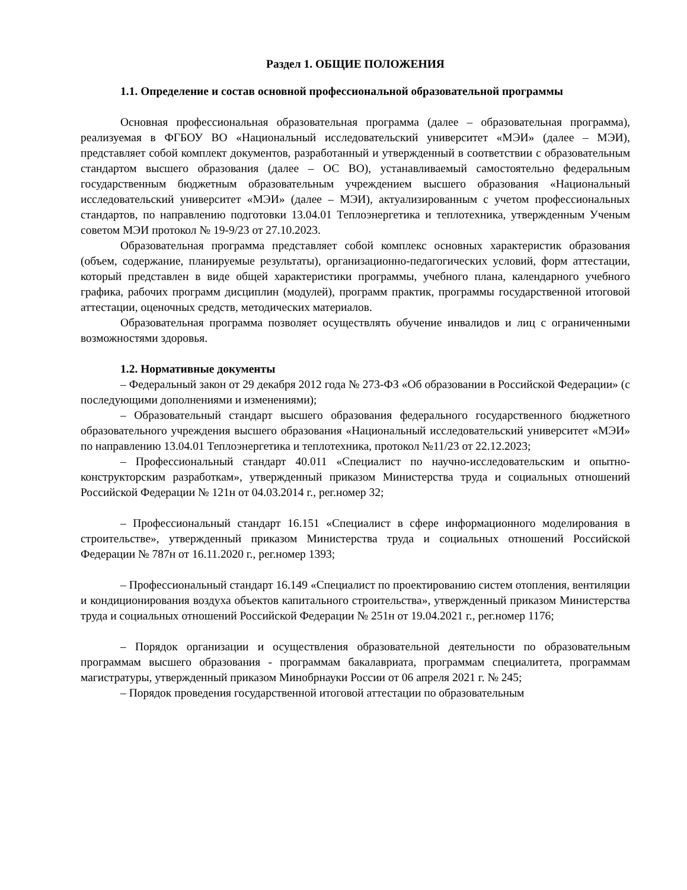Раздел 1. ОБЩИЕ ПОЛОЖЕНИЯ
1.1. Определение и состав основной профессиональной образовательной программы
Основная профессиональная образовательная программа (далее – образовательная программа), реализуемая в ФГБОУ ВО «Национальный исследовательский университет «МЭИ» (далее – МЭИ), представляет собой комплект документов, разработанный и утвержденный в соответствии с образовательным стандартом высшего образования (далее – ОС ВО), устанавливаемый самостоятельно федеральным государственным бюджетным образовательным учреждением высшего образования «Национальный исследовательский университет «МЭИ» (далее – МЭИ), актуализированным с учетом профессиональных стандартов, по направлению подготовки 13.04.01 Теплоэнергетика и теплотехника, утвержденным Ученым советом МЭИ протокол № 19-9/23 от 27.10.2023.
Образовательная программа представляет собой комплекс основных характеристик образования (объем, содержание, планируемые результаты), организационно-педагогических условий, форм аттестации, который представлен в виде общей характеристики программы, учебного плана, календарного учебного графика, рабочих программ дисциплин (модулей), программ практик, программы государственной итоговой аттестации, оценочных средств, методических материалов.
Образовательная программа позволяет осуществлять обучение инвалидов и лиц с ограниченными возможностями здоровья.
1.2. Нормативные документы
– Федеральный закон от 29 декабря 2012 года № 273-ФЗ «Об образовании в Российской Федерации» (с последующими дополнениями и изменениями);
– Образовательный стандарт высшего образования федерального государственного бюджетного образовательного учреждения высшего образования «Национальный исследовательский университет «МЭИ» по направлению 13.04.01 Теплоэнергетика и теплотехника, протокол №11/23 от 22.12.2023;
– Профессиональный стандарт 40.011 «Специалист по научно-исследовательским и опытно-конструкторским разработкам», утвержденный приказом Министерства труда и социальных отношений Российской Федерации № 121н от 04.03.2014 г., рег.номер 32;
– Профессиональный стандарт 16.151 «Специалист в сфере информационного моделирования в строительстве», утвержденный приказом Министерства труда и социальных отношений Российской Федерации № 787н от 16.11.2020 г., рег.номер 1393;
– Профессиональный стандарт 16.149 «Специалист по проектированию систем отопления, вентиляции и кондиционирования воздуха объектов капитального строительства», утвержденный приказом Министерства труда и социальных отношений Российской Федерации № 251н от 19.04.2021 г., рег.номер 1176;
– Порядок организации и осуществления образовательной деятельности по образовательным программам высшего образования - программам бакалавриата, программам специалитета, программам магистратуры, утвержденный приказом Минобрнауки России от 06 апреля 2021 г. № 245;
– Порядок проведения государственной итоговой аттестации по образовательным